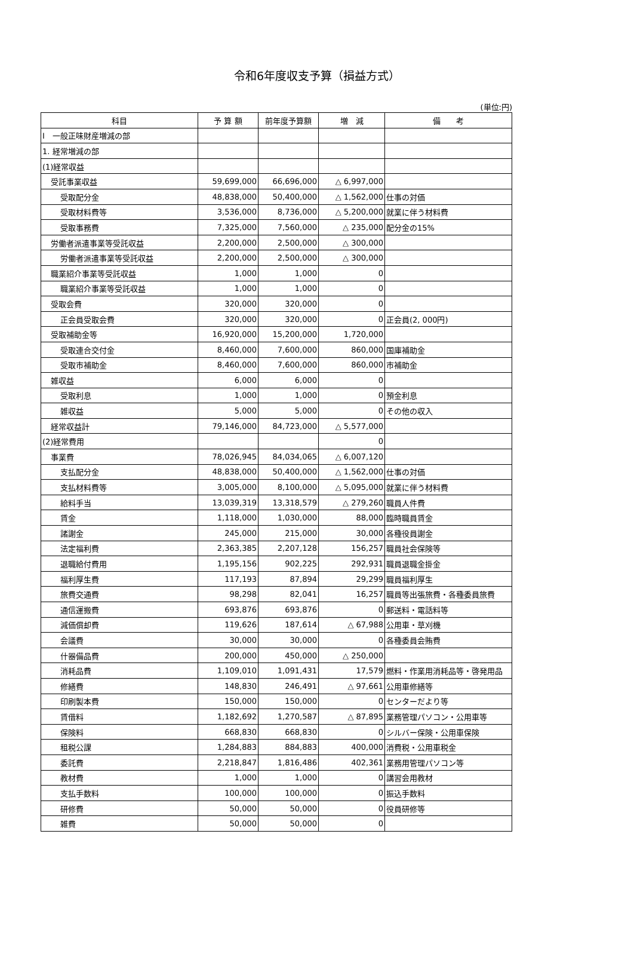令和6年度収支予算（損益方式）
(単位:円)
| 科目 | 予 算 額 | 前年度予算額 | 増 減 | 備 考 |
| --- | --- | --- | --- | --- |
| Ⅰ 一般正味財産増減の部 | | | | |
| 1. 経常増減の部 | | | | |
| (1)経常収益 | | | | |
| 受託事業収益 | 59,699,000 | 66,696,000 | △ 6,997,000 | |
| 受取配分金 | 48,838,000 | 50,400,000 | △ 1,562,000 | 仕事の対価 |
| 受取材料費等 | 3,536,000 | 8,736,000 | △ 5,200,000 | 就業に伴う材料費 |
| 受取事務費 | 7,325,000 | 7,560,000 | △ 235,000 | 配分金の15% |
| 労働者派遣事業等受託収益 | 2,200,000 | 2,500,000 | △ 300,000 | |
| 労働者派遣事業等受託収益 | 2,200,000 | 2,500,000 | △ 300,000 | |
| 職業紹介事業等受託収益 | 1,000 | 1,000 | 0 | |
| 職業紹介事業等受託収益 | 1,000 | 1,000 | 0 | |
| 受取会費 | 320,000 | 320,000 | 0 | |
| 正会員受取会費 | 320,000 | 320,000 | 0 | 正会員(2, 000円) |
| 受取補助金等 | 16,920,000 | 15,200,000 | 1,720,000 | |
| 受取連合交付金 | 8,460,000 | 7,600,000 | 860,000 | 国庫補助金 |
| 受取市補助金 | 8,460,000 | 7,600,000 | 860,000 | 市補助金 |
| 雑収益 | 6,000 | 6,000 | 0 | |
| 受取利息 | 1,000 | 1,000 | 0 | 預金利息 |
| 雑収益 | 5,000 | 5,000 | 0 | その他の収入 |
| 経常収益計 | 79,146,000 | 84,723,000 | △ 5,577,000 | |
| (2)経常費用 | | | 0 | |
| 事業費 | 78,026,945 | 84,034,065 | △ 6,007,120 | |
| 支払配分金 | 48,838,000 | 50,400,000 | △ 1,562,000 | 仕事の対価 |
| 支払材料費等 | 3,005,000 | 8,100,000 | △ 5,095,000 | 就業に伴う材料費 |
| 給料手当 | 13,039,319 | 13,318,579 | △ 279,260 | 職員人件費 |
| 賃金 | 1,118,000 | 1,030,000 | 88,000 | 臨時職員賃金 |
| 諸謝金 | 245,000 | 215,000 | 30,000 | 各種役員謝金 |
| 法定福利費 | 2,363,385 | 2,207,128 | 156,257 | 職員社会保険等 |
| 退職給付費用 | 1,195,156 | 902,225 | 292,931 | 職員退職金掛金 |
| 福利厚生費 | 117,193 | 87,894 | 29,299 | 職員福利厚生 |
| 旅費交通費 | 98,298 | 82,041 | 16,257 | 職員等出張旅費・各種委員旅費 |
| 通信運搬費 | 693,876 | 693,876 | 0 | 郵送料・電話料等 |
| 減価償却費 | 119,626 | 187,614 | △ 67,988 | 公用車・草刈機 |
| 会議費 | 30,000 | 30,000 | 0 | 各種委員会賄費 |
| 什器備品費 | 200,000 | 450,000 | △ 250,000 | |
| 消耗品費 | 1,109,010 | 1,091,431 | 17,579 | 燃料・作業用消耗品等・啓発用品 |
| 修繕費 | 148,830 | 246,491 | △ 97,661 | 公用車修繕等 |
| 印刷製本費 | 150,000 | 150,000 | 0 | センターだより等 |
| 賃借料 | 1,182,692 | 1,270,587 | △ 87,895 | 業務管理パソコン・公用車等 |
| 保険料 | 668,830 | 668,830 | 0 | シルバー保険・公用車保険 |
| 租税公課 | 1,284,883 | 884,883 | 400,000 | 消費税・公用車税金 |
| 委託費 | 2,218,847 | 1,816,486 | 402,361 | 業務用管理パソコン等 |
| 教材費 | 1,000 | 1,000 | 0 | 講習会用教材 |
| 支払手数料 | 100,000 | 100,000 | 0 | 振込手数料 |
| 研修費 | 50,000 | 50,000 | 0 | 役員研修等 |
| 雑費 | 50,000 | 50,000 | 0 | |